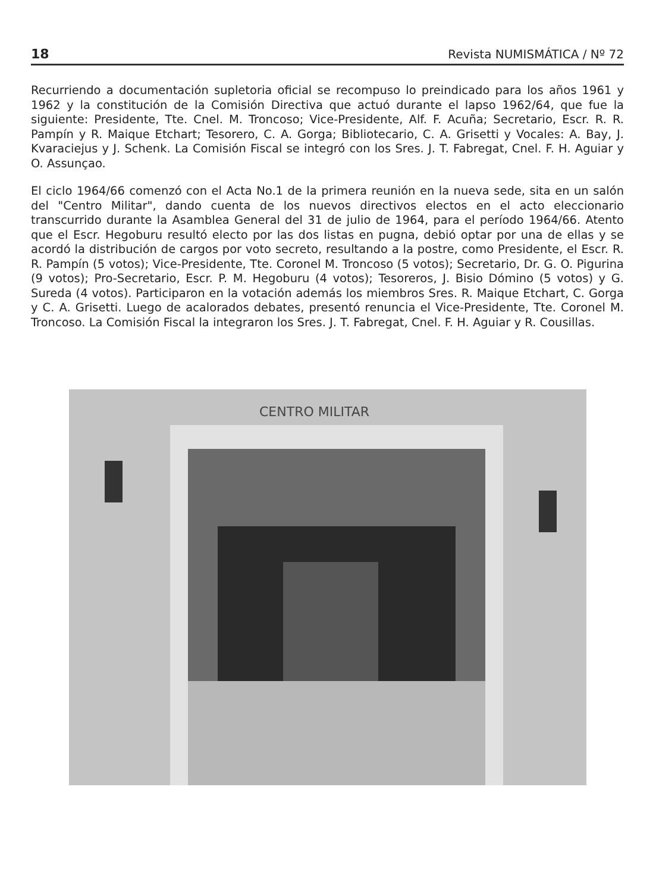18 Revista NUMISMÁTICA / Nº 72
Recurriendo a documentación supletoria oficial se recompuso lo preindicado para los años 1961 y 1962 y la constitución de la Comisión Directiva que actuó durante el lapso 1962/64, que fue la siguiente: Presidente, Tte. Cnel. M. Troncoso; Vice-Presidente, Alf. F. Acuña; Secretario, Escr. R. R. Pampín y R. Maique Etchart; Tesorero, C. A. Gorga; Bibliotecario, C. A. Grisetti y Vocales: A. Bay, J. Kvaraciejus y J. Schenk. La Comisión Fiscal se integró con los Sres. J. T. Fabregat, Cnel. F. H. Aguiar y O. Assunçao.
El ciclo 1964/66 comenzó con el Acta No.1 de la primera reunión en la nueva sede, sita en un salón del "Centro Militar", dando cuenta de los nuevos directivos electos en el acto eleccionario transcurrido durante la Asamblea General del 31 de julio de 1964, para el período 1964/66. Atento que el Escr. Hegoburu resultó electo por las dos listas en pugna, debió optar por una de ellas y se acordó la distribución de cargos por voto secreto, resultando a la postre, como Presidente, el Escr. R. R. Pampín (5 votos); Vice-Presidente, Tte. Coronel M. Troncoso (5 votos); Secretario, Dr. G. O. Pigurina (9 votos); Pro-Secretario, Escr. P. M. Hegoburu (4 votos); Tesoreros, J. Bisio Dómino (5 votos) y G. Sureda (4 votos). Participaron en la votación además los miembros Sres. R. Maique Etchart, C. Gorga y C. A. Grisetti. Luego de acalorados debates, presentó renuncia el Vice-Presidente, Tte. Coronel M. Troncoso. La Comisión Fiscal la integraron los Sres. J. T. Fabregat, Cnel. F. H. Aguiar y R. Cousillas.
CENTRO MILITAR